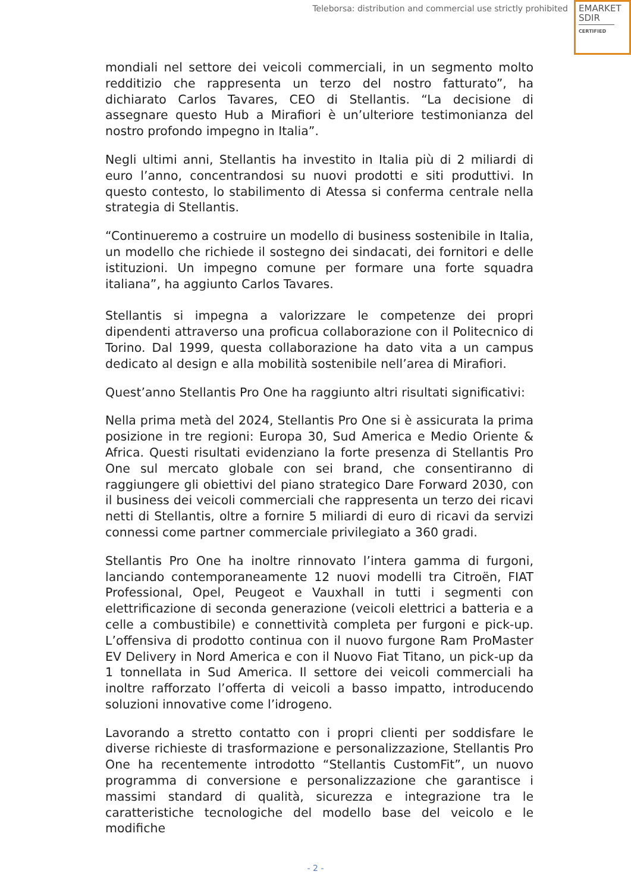Teleborsa: distribution and commercial use strictly prohibited
EMARKET
SDIR
CERTIFIED
mondiali nel settore dei veicoli commerciali, in un segmento molto redditizio che rappresenta un terzo del nostro fatturato”, ha dichiarato Carlos Tavares, CEO di Stellantis. “La decisione di assegnare questo Hub a Mirafiori è un’ulteriore testimonianza del nostro profondo impegno in Italia”.
Negli ultimi anni, Stellantis ha investito in Italia più di 2 miliardi di euro l’anno, concentrandosi su nuovi prodotti e siti produttivi. In questo contesto, lo stabilimento di Atessa si conferma centrale nella strategia di Stellantis.
“Continueremo a costruire un modello di business sostenibile in Italia, un modello che richiede il sostegno dei sindacati, dei fornitori e delle istituzioni. Un impegno comune per formare una forte squadra italiana”, ha aggiunto Carlos Tavares.
Stellantis si impegna a valorizzare le competenze dei propri dipendenti attraverso una proficua collaborazione con il Politecnico di Torino. Dal 1999, questa collaborazione ha dato vita a un campus dedicato al design e alla mobilità sostenibile nell’area di Mirafiori.
Quest’anno Stellantis Pro One ha raggiunto altri risultati significativi:
Nella prima metà del 2024, Stellantis Pro One si è assicurata la prima posizione in tre regioni: Europa 30, Sud America e Medio Oriente & Africa. Questi risultati evidenziano la forte presenza di Stellantis Pro One sul mercato globale con sei brand, che consentiranno di raggiungere gli obiettivi del piano strategico Dare Forward 2030, con il business dei veicoli commerciali che rappresenta un terzo dei ricavi netti di Stellantis, oltre a fornire 5 miliardi di euro di ricavi da servizi connessi come partner commerciale privilegiato a 360 gradi.
Stellantis Pro One ha inoltre rinnovato l’intera gamma di furgoni, lanciando contemporaneamente 12 nuovi modelli tra Citroën, FIAT Professional, Opel, Peugeot e Vauxhall in tutti i segmenti con elettrificazione di seconda generazione (veicoli elettrici a batteria e a celle a combustibile) e connettività completa per furgoni e pick-up. L’offensiva di prodotto continua con il nuovo furgone Ram ProMaster EV Delivery in Nord America e con il Nuovo Fiat Titano, un pick-up da 1 tonnellata in Sud America. Il settore dei veicoli commerciali ha inoltre rafforzato l’offerta di veicoli a basso impatto, introducendo soluzioni innovative come l’idrogeno.
Lavorando a stretto contatto con i propri clienti per soddisfare le diverse richieste di trasformazione e personalizzazione, Stellantis Pro One ha recentemente introdotto “Stellantis CustomFit”, un nuovo programma di conversione e personalizzazione che garantisce i massimi standard di qualità, sicurezza e integrazione tra le caratteristiche tecnologiche del modello base del veicolo e le modifiche
- 2 -